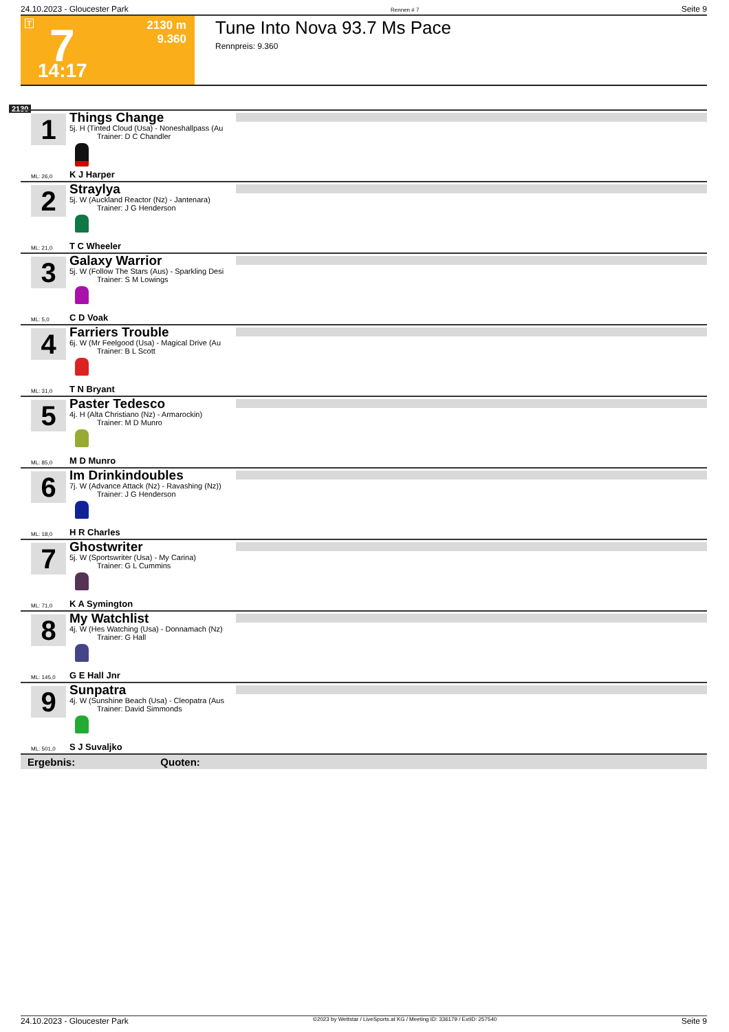24.10.2023 - Gloucester Park Rennen # 7 Seite 9
T 7
2130 m
9.360
14:17
Tune Into Nova 93.7 Ms Pace
Rennpreis: 9.360
2130
1
Things Change
5j. H (Tinted Cloud (Usa) - Noneshallpass (Au
Trainer: D C Chandler
ML: 26,0 K J Harper
2
Straylya
5j. W (Auckland Reactor (Nz) - Jantenara)
Trainer: J G Henderson
ML: 21,0 T C Wheeler
3
Galaxy Warrior
5j. W (Follow The Stars (Aus) - Sparkling Desi
Trainer: S M Lowings
ML: 5,0 C D Voak
4
Farriers Trouble
6j. W (Mr Feelgood (Usa) - Magical Drive (Au
Trainer: B L Scott
ML: 31,0 T N Bryant
5
Paster Tedesco
4j. H (Alta Christiano (Nz) - Armarockin)
Trainer: M D Munro
ML: 85,0 M D Munro
6
Im Drinkindoubles
7j. W (Advance Attack (Nz) - Ravashing (Nz))
Trainer: J G Henderson
ML: 18,0 H R Charles
7
Ghostwriter
5j. W (Sportswriter (Usa) - My Carina)
Trainer: G L Cummins
ML: 71,0 K A Symington
8
My Watchlist
4j. W (Hes Watching (Usa) - Donnamach (Nz)
Trainer: G Hall
ML: 145,0 G E Hall Jnr
9
Sunpatra
4j. W (Sunshine Beach (Usa) - Cleopatra (Aus
Trainer: David Simmonds
ML: 501,0 S J Suvaljko
Ergebnis: Quoten:
24.10.2023 - Gloucester Park ©2023 by Wettstar / LiveSports.at KG / Meeting ID: 336179 / ExtID: 257540 Seite 9